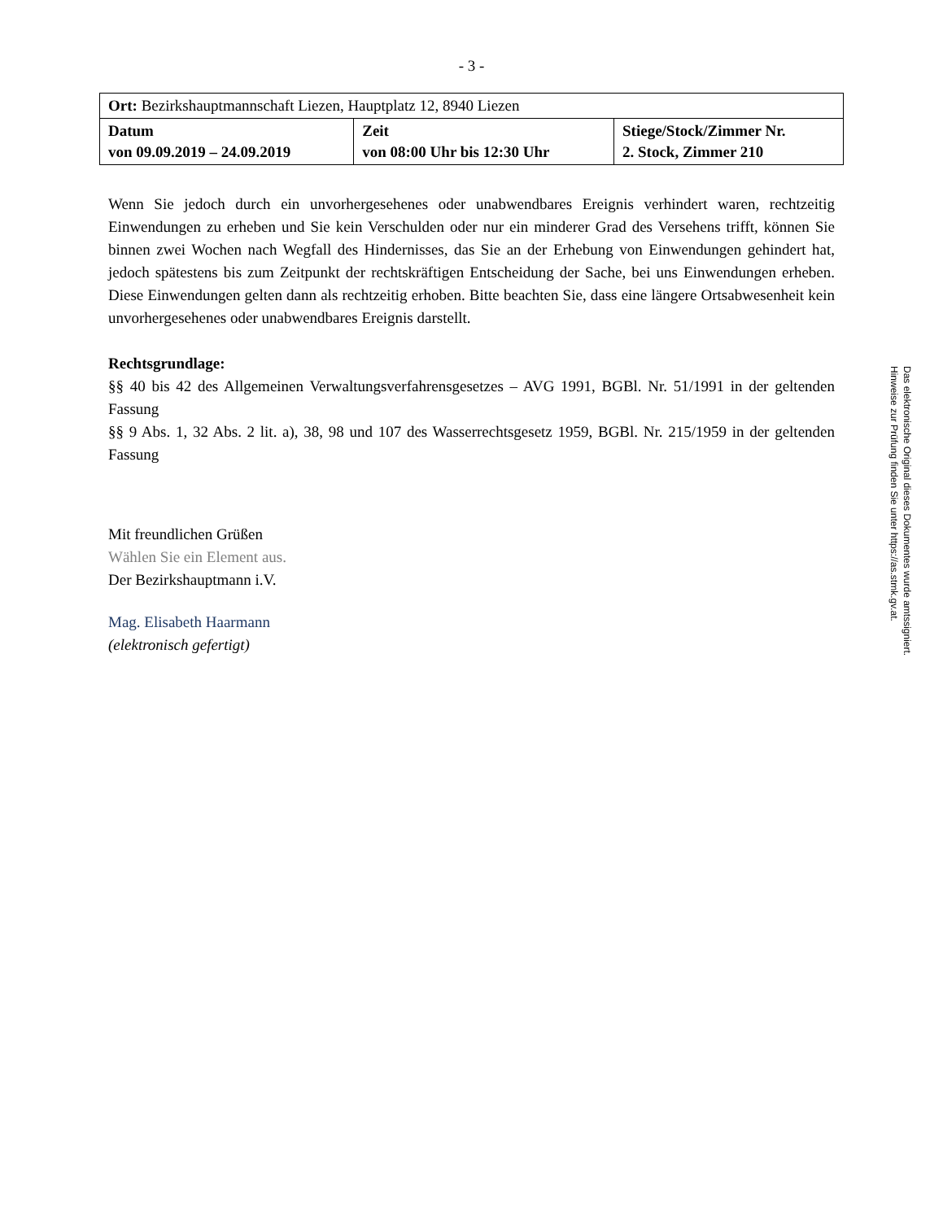- 3 -
| Ort: Bezirkshauptmannschaft Liezen, Hauptplatz 12, 8940 Liezen | | |
| Datum von 09.09.2019 – 24.09.2019 | Zeit von 08:00 Uhr bis 12:30 Uhr | Stiege/Stock/Zimmer Nr. 2. Stock, Zimmer 210 |
Wenn Sie jedoch durch ein unvorhergesehenes oder unabwendbares Ereignis verhindert waren, rechtzeitig Einwendungen zu erheben und Sie kein Verschulden oder nur ein minderer Grad des Versehens trifft, können Sie binnen zwei Wochen nach Wegfall des Hindernisses, das Sie an der Erhebung von Einwendungen gehindert hat, jedoch spätestens bis zum Zeitpunkt der rechtskräftigen Entscheidung der Sache, bei uns Einwendungen erheben. Diese Einwendungen gelten dann als rechtzeitig erhoben. Bitte beachten Sie, dass eine längere Ortsabwesenheit kein unvorhergesehenes oder unabwendbares Ereignis darstellt.
Rechtsgrundlage:
§§ 40 bis 42 des Allgemeinen Verwaltungsverfahrensgesetzes – AVG 1991, BGBl. Nr. 51/1991 in der geltenden Fassung
§§ 9 Abs. 1, 32 Abs. 2 lit. a), 38, 98 und 107 des Wasserrechtsgesetz 1959, BGBl. Nr. 215/1959 in der geltenden Fassung
Mit freundlichen Grüßen
Wählen Sie ein Element aus.
Der Bezirkshauptmann i.V.
Mag. Elisabeth Haarmann
(elektronisch gefertigt)
Das elektronische Original dieses Dokumentes wurde amtssigniert.
Hinweise zur Prüfung finden Sie unter https://as.stmk.gv.at.